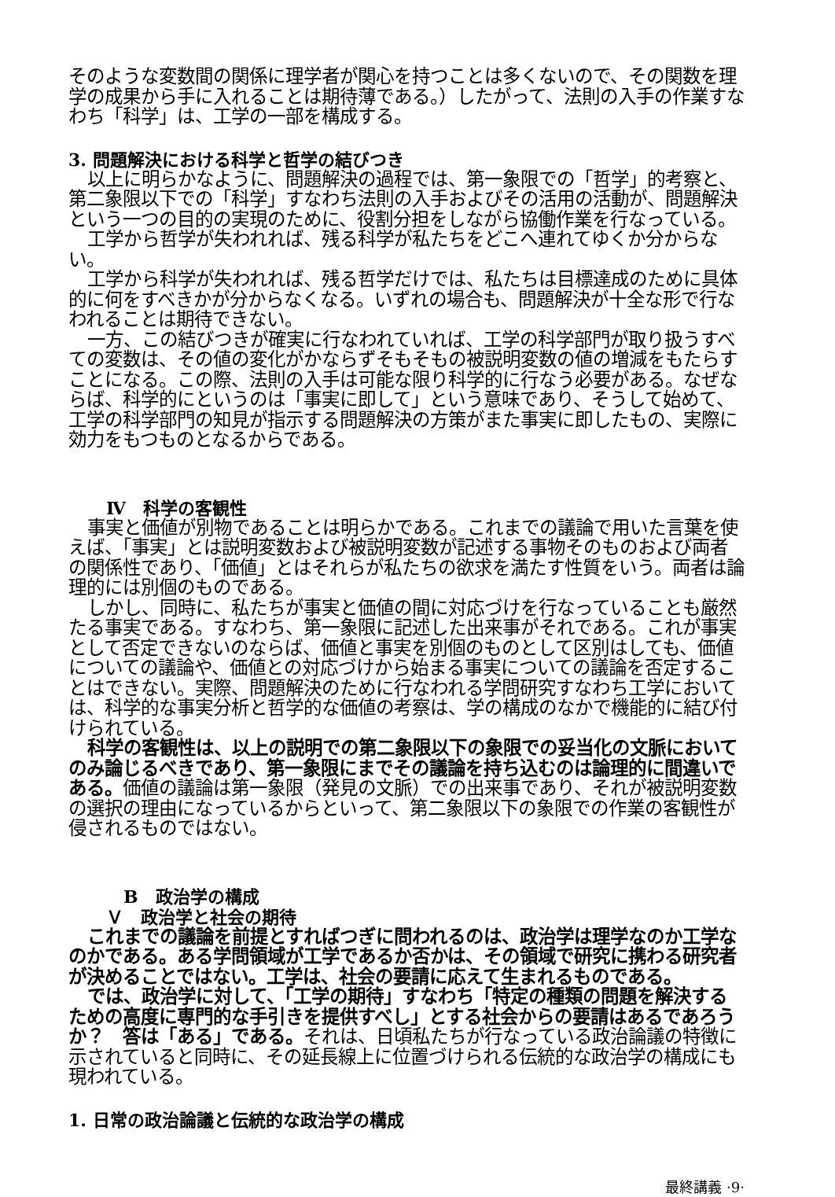そのような変数間の関係に理学者が関心を持つことは多くないので、その関数を理学の成果から手に入れることは期待薄である。）したがって、法則の入手の作業すなわち「科学」は、工学の一部を構成する。
3. 問題解決における科学と哲学の結びつき
以上に明らかなように、問題解決の過程では、第一象限での「哲学」的考察と、第二象限以下での「科学」すなわち法則の入手およびその活用の活動が、問題解決という一つの目的の実現のために、役割分担をしながら協働作業を行なっている。
工学から哲学が失われれば、残る科学が私たちをどこへ連れてゆくか分からない。
工学から科学が失われれば、残る哲学だけでは、私たちは目標達成のために具体的に何をすべきかが分からなくなる。いずれの場合も、問題解決が十全な形で行なわれることは期待できない。
一方、この結びつきが確実に行なわれていれば、工学の科学部門が取り扱うすべての変数は、その値の変化がかならずそもそもの被説明変数の値の増減をもたらすことになる。この際、法則の入手は可能な限り科学的に行なう必要がある。なぜならば、科学的にというのは「事実に即して」という意味であり、そうして始めて、工学の科学部門の知見が指示する問題解決の方策がまた事実に即したもの、実際に効力をもつものとなるからである。
Ⅳ　科学の客観性
事実と価値が別物であることは明らかである。これまでの議論で用いた言葉を使えば、「事実」とは説明変数および被説明変数が記述する事物そのものおよび両者の関係性であり、「価値」とはそれらが私たちの欲求を満たす性質をいう。両者は論理的には別個のものである。
しかし、同時に、私たちが事実と価値の間に対応づけを行なっていることも厳然たる事実である。すなわち、第一象限に記述した出来事がそれである。これが事実として否定できないのならば、価値と事実を別個のものとして区別はしても、価値についての議論や、価値との対応づけから始まる事実についての議論を否定することはできない。実際、問題解決のために行なわれる学問研究すなわち工学においては、科学的な事実分析と哲学的な価値の考察は、学の構成のなかで機能的に結び付けられている。
科学の客観性は、以上の説明での第二象限以下の象限での妥当化の文脈においてのみ論じるべきであり、第一象限にまでその議論を持ち込むのは論理的に間違いである。価値の議論は第一象限（発見の文脈）での出来事であり、それが被説明変数の選択の理由になっているからといって、第二象限以下の象限での作業の客観性が侵されるものではない。
B　政治学の構成
Ｖ　政治学と社会の期待
これまでの議論を前提とすればつぎに問われるのは、政治学は理学なのか工学なのかである。ある学問領域が工学であるか否かは、その領域で研究に携わる研究者が決めることではない。工学は、社会の要請に応えて生まれるものである。
では、政治学に対して、「工学の期待」すなわち「特定の種類の問題を解決するための高度に専門的な手引きを提供すべし」とする社会からの要請はあるであろうか？　答は「ある」である。それは、日頃私たちが行なっている政治論議の特徴に示されていると同時に、その延長線上に位置づけられる伝統的な政治学の構成にも現われている。
1. 日常の政治論議と伝統的な政治学の構成
最終講義 ·9·